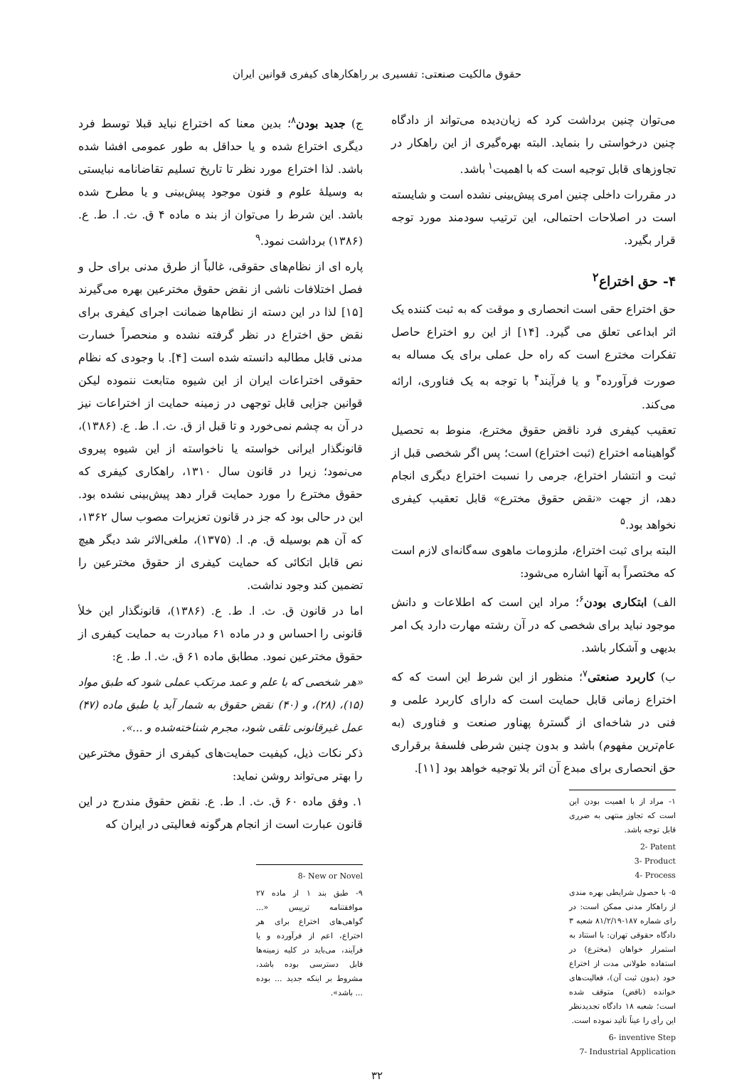حقوق مالکیت صنعتی: تفسیری بر راهکارهای کیفری قوانین ایران
می‌توان چنین برداشت کرد که زیان‌دیده می‌تواند از دادگاه چنین درخواستی را بنماید. البته بهره‌گیری از این راهکار در تجاوزهای قابل توجیه است که با اهمیت<sup>۱</sup> باشد.
در مقررات داخلی چنین امری پیش‌بینی نشده است و شایسته است در اصلاحات احتمالی، این ترتیب سودمند مورد توجه قرار بگیرد.
۴- حق اختراع<sup>۲</sup>
حق اختراع حقی است انحصاری و موقت که به ثبت کننده یک اثر ابداعی تعلق می گیرد. [۱۴] از این رو اختراع حاصل تفکرات مخترع است که راه حل عملی برای یک مساله به صورت فرآورده<sup>۳</sup> و یا فرآیند<sup>۴</sup> با توجه به یک فناوری، ارائه می‌کند.
تعقیب کیفری فرد ناقض حقوق مخترع، منوط به تحصیل گواهینامه اختراع (ثبت اختراع) است؛ پس اگر شخصی قبل از ثبت و انتشار اختراع، جرمی را نسبت اختراع دیگری انجام دهد، از جهت «نقض حقوق مخترع» قابل تعقیب کیفری نخواهد بود.<sup>۵</sup>
البته برای ثبت اختراع، ملزومات ماهوی سه‌گانه‌ای لازم است که مختصراً به آنها اشاره می‌شود:
الف) ابتکاری بودن<sup>۶</sup>؛ مراد این است که اطلاعات و دانش موجود نباید برای شخصی که در آن رشته مهارت دارد یک امر بدیهی و آشکار باشد.
ب) کاربرد صنعتی<sup>۷</sup>؛ منظور از این شرط این است که که اختراع زمانی قابل حمایت است که دارای کاربرد علمی و فنی در شاخه‌ای از گسترهٔ پهناور صنعت و فناوری (به عام‌ترین مفهوم) باشد و بدون چنین شرطی فلسفهٔ برقراری حق انحصاری برای مبدع آن اثر بلا توجیه خواهد بود [۱۱].
۱- مراد از با اهمیت بودن این است که تجاوز منتهی به ضرری قابل توجه باشد.
2- Patent
3- Product
4- Process
۵- با حصول شرایطی بهره مندی از راهکار مدنی ممکن است: در رای شماره ۱۸۷-۸۱/۲/۱۹ شعبه ۳ دادگاه حقوقی تهران: با استناد به استمرار خواهان (مخترع) در استفاده طولانی مدت از اختراع خود (بدون ثبت آن)، فعالیت‌های خوانده (ناقض) متوقف شده است؛ شعبه ۱۸ دادگاه تجدیدنظر این رأی را عیناً تأئید نموده است.
6- inventive Step
7- Industrial Application
ج) جدید بودن<sup>۸</sup>؛ بدین معنا که اختراع نباید قبلا توسط فرد دیگری اختراع شده و یا حداقل به طور عمومی افشا شده باشد. لذا اختراع مورد نظر تا تاریخ تسلیم تقاضانامه نبایستی به وسیلهٔ علوم و فنون موجود پیش‌بینی و یا مطرح شده باشد. این شرط را می‌توان از بند ه ماده ۴ ق. ث. ا. ط. ع.(۱۳۸۶) برداشت نمود.<sup>۹</sup>
پاره ای از نظام‌های حقوقی، غالباً از طرق مدنی برای حل و فصل اختلافات ناشی از نقض حقوق مخترعین بهره می‌گیرند [۱۵] لذا در این دسته از نظام‌ها ضمانت اجرای کیفری برای نقض حق اختراع در نظر گرفته نشده و منحصراً خسارت مدنی قابل مطالبه دانسته شده است [۴]. با وجودی که نظام حقوقی اختراعات ایران از این شیوه متابعت ننموده لیکن قوانین جزایی قابل توجهی در زمینه حمایت از اختراعات نیز در آن به چشم نمی‌خورد و تا قبل از ق. ث. ا. ط. ع. (۱۳۸۶)، قانونگذار ایرانی خواسته یا ناخواسته از این شیوه پیروی می‌نمود؛ زیرا در قانون سال ۱۳۱۰، راهکاری کیفری که حقوق مخترع را مورد حمایت قرار دهد پیش‌بینی نشده بود. این در حالی بود که جز در قانون تعزیرات مصوب سال ۱۳۶۲، که آن هم بوسیله ق. م. ا. (۱۳۷۵)، ملغی‌الاثر شد دیگر هیچ نص قابل اتکائی که حمایت کیفری از حقوق مخترعین را تضمین کند وجود نداشت.
اما در قانون ق. ث. ا. ط. ع. (۱۳۸۶)، قانونگذار این خلأ قانونی را احساس و در ماده ۶۱ مبادرت به حمایت کیفری از حقوق مخترعین نمود. مطابق ماده ۶۱ ق. ث. ا. ط. ع:
«هر شخصی که با علم و عمد مرتکب عملی شود که طبق مواد (۱۵)، (۲۸)، و (۴۰) نقض حقوق به شمار آید یا طبق ماده (۴۷) عمل غیرقانونی تلقی شود، مجرم شناخته‌شده و ...».
ذکر نکات ذیل، کیفیت حمایت‌های کیفری از حقوق مخترعین را بهتر می‌تواند روشن نماید:
۱. وفق ماده ۶۰ ق. ث. ا. ط. ع. نقض حقوق مندرج در این قانون عبارت است از انجام هرگونه فعالیتی در ایران که
8- New or Novel
۹- طبق بند ۱ از ماده ۲۷ موافقتنامه ترییس «... گواهی‌های اختراع برای هر اختراع، اعم از فرآورده و یا فرآیند، می‌باید در کلیه زمینه‌ها قابل دسترسی بوده باشد، مشروط بر اینکه جدید ... بوده ... باشد».
۳۲